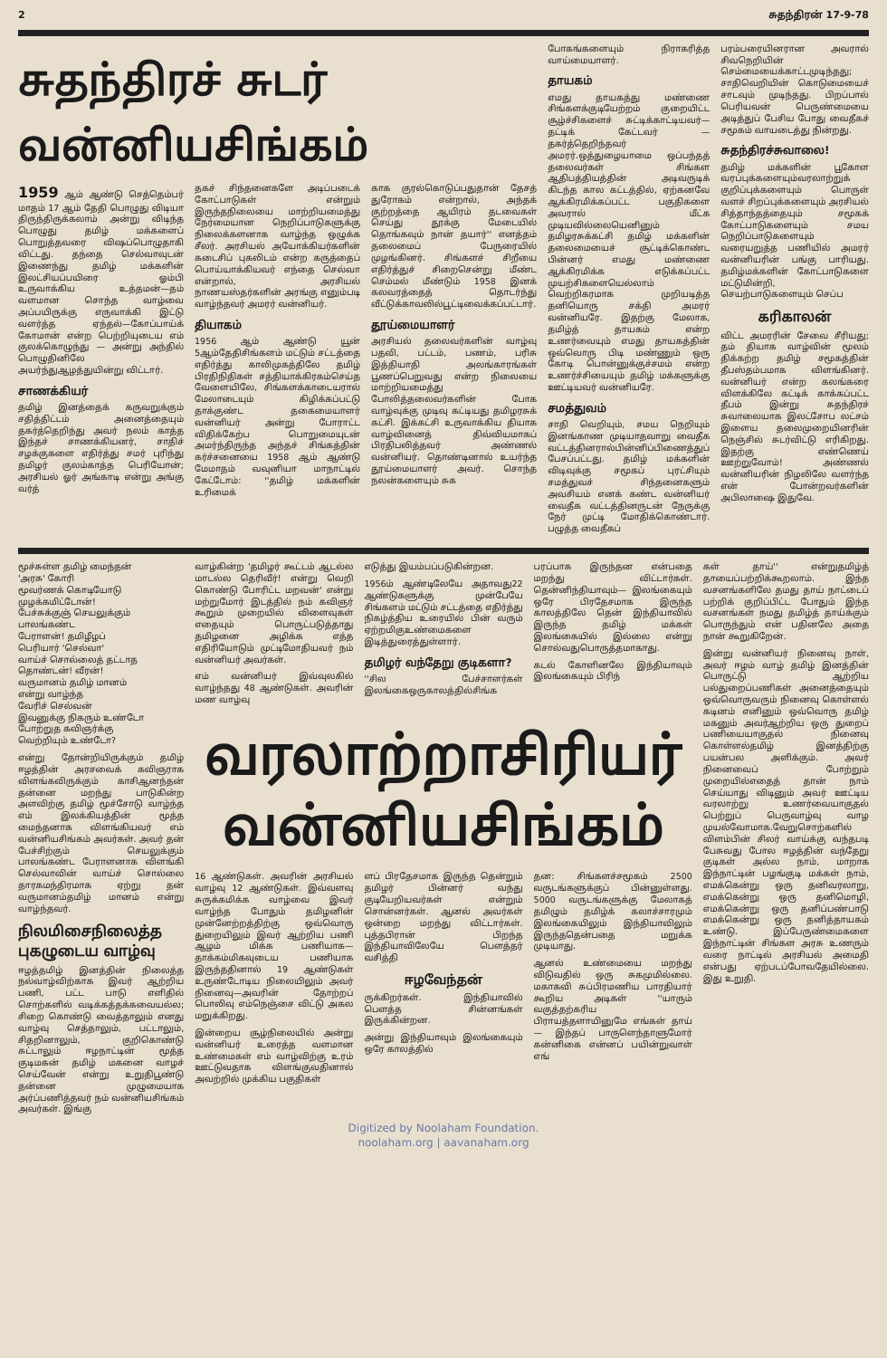2 சுதந்திரன் 17-9-78
சுதந்திரச் சுடர்
வன்னியசிங்கம்
1959 ஆம் ஆண்டு செத்தெம்பர் மாதம் 17 ஆம் தேதி பொழுது விடியா திருந்திருக்கலாம் அன்று விடிந்த பொழுது தமிழ் மக்களைப் பொறுத்தவரை விஷப்பொழுதாகி விட்டது. தந்தை செல்வாவுடன் இணைந்து தமிழ் மக்களின் இலட்சியப்பயிரை ஓம்பி உருவாக்கிய உத்தமன்—தம் வளமான சொந்த வாழ்வை அப்பயிருக்கு எருவாக்கி இட்டு வளர்த்த ஏந்தல்—கோப்பாய்க் கோமான் என்ற பெற்றியுடைய எம் குலக்கொழுந்து — அன்று அந்தில் பொழுதினிலே அயர்ந்துஆழத்துயின்று விட்டார்.
சாணக்கியர்
தமிழ் இனத்தைக் கருவறுக்கும் சதித்திட்டம் அனைத்தையும் தகர்த்தெறிந்து அவர் நலம் காத்த இந்தச் சாணக்கியனர், சாதிச் சழக்குகளை எதிர்த்து சமர் புரிந்து தமிழர் குலம்காத்த பெரியோன்; அரசியல் ஓர் அங்காடி என்று அங்கு வர்த்
தகச் சிந்தனைகளே அடிப்படைக் கோட்பாடுகள் என்றும் இருந்தநிலையை மாற்றியமைத்து நேர்மையான நெறிப்பாடுகளுக்கு நிலைக்களனாக வாழ்ந்த ஒழுக்க சீலர். அரசியல் அயோக்கியர்களின் கடைசிப் புகலிடம் என்ற கருத்தைப் பொய்யாக்கியவர் எந்தை செல்வா என்றால், அரசியல் நாணயஸ்தர்களின் அரங்கு எனும்படி வாழ்ந்தவர் அமரர் வன்னியர்.
தியாகம்
1956 ஆம் ஆண்டு யூன் 5ஆம்தேதிசிங்களம் மட்டும் சட்டத்தை எதிர்த்து காலிமுகத்திலே தமிழ் பிரதிநிதிகள் சத்தியாக்கிரகம்செய்த வேளையிலே, சிங்களக்காடையரால் மேலாடையும் கிழிக்கப்பட்டு தாக்குண்ட தகைமையாளர் வன்னியர் அன்று போராட்ட விதிக்கேற்ப பொறுமையுடன் அமர்ந்திருந்த அந்தச் சிங்கத்தின் கர்ச்சனையை 1958 ஆம் ஆண்டு மேமாதம் வவுனியா மாநாட்டில் கேட்டோம்: ''தமிழ் மக்களின் உரிமைக்
காக குரல்கொடுப்பதுதான் தேசத் துரோகம் என்றால், அந்தக் குற்றத்தை ஆயிரம் தடவைகள் செய்து தூக்கு மேடையில் தொங்கவும் நான் தயார்'' எனத்தம் தலைமைப் பேருரையில் முழங்கினர். சிங்களச் சிறீயை எதிர்த்துச் சிறைசென்று மீண்ட செம்மல் மீண்டும் 1958 இனக் கலவரத்தைத் தொடர்ந்து வீட்டுக்காவலில்பூட்டிவைக்கப்பட்டார்.
தூய்மையாளர்
அரசியல் தலைவர்களின் வாழ்வு பதவி, பட்டம், பணம், பரிசு இத்தியாதி அலங்காரங்கள் பூணப்பெறுவது என்ற நிலையை மாற்றியமைத்து போலித்தலைவர்களின் போக வாழ்வுக்கு முடிவு கட்டியது தமிழரசுக் கட்சி. இக்கட்சி உருவாக்கிய தியாக வாழ்வினைத் திவ்வியமாகப் பிரதிபலித்தவர் அண்ணல் வன்னியர். தொண்டினால் உயர்ந்த தூய்மையாளர் அவர். சொந்த நலன்களையும் சுக
போகங்களையும் நிராகரித்த வாய்மையாளர்.
தாயகம்
எமது தாயகத்து மண்ணை சிங்களக்குடியேற்றம் குறையிட்ட சூழ்ச்சிகளைச் சுட்டிக்காட்டியவர்—தட்டிக் கேட்டவர் — தகர்த்தெறிந்தவர் அமரர்.ஒத்துழையாமை ஒப்பந்தத் தலைவர்கள் சிங்கள ஆதிபத்தியத்தின் அடிவருடிக் கிடந்த கால கட்டத்தில், ஏற்கனவே ஆக்கிரமிக்கப்பட்ட பகுதிகளை அவரால் மீட்க முடியவில்லையெனினும் தமிழரசுக்கட்சி தமிழ் மக்களின் தலைமையைச் சூட்டிக்கொண்ட பின்னர் எமது மண்ணை ஆக்கிரமிக்க எடுக்கப்பட்ட முயற்சிகளையெல்லாம் வெற்றிகரமாக முறியடித்த தனியொரு சக்தி அமரர் வன்னியரே. இதற்கு மேலாக, தமிழ்த் தாயகம் என்ற உணர்வையும் எமது தாயகத்தின் ஒவ்வொரு பிடி மண்ணும் ஒரு கோடி பொன்னுக்குச்சமம் என்ற உணர்ச்சியையும் தமிழ் மக்களுக்கு ஊட்டியவர் வன்னியரே.
சமத்துவம்
சாதி வெறியும், சமய நெறியும் இனங்காண முடியாதவாறு வைதீக வட்டத்தினரால்பின்னிப்பிணைத்துப் பேசப்பட்டது. தமிழ் மக்களின் விடிவுக்கு சமூகப் புரட்சியும் சமத்துவச் சிந்தனைகளும் அவசியம் எனக் கண்ட வன்னியர் வைதீக வட்டத்தினருடன் நேருக்கு நேர் முட்டி மோதிக்கொண்டார். பழுத்த வைதீகப்
பரம்பரையினரான அவரால் சிவநெறியின் செம்மையைக்காட்டமுடிந்தது; சாதிவெறியின் கொடுமையைச் சாடவும் முடிந்தது. பிறப்பால் பெரியவன் பெருண்மையை அடித்துப் பேசிய போது வைதீகச் சமூகம் வாயடைத்து நின்றது.
சுதந்திரச்சுவாலை!
தமிழ் மக்களின் பூகோள வரப்புக்களையும்வரலாற்றுக் குறிப்புக்களையும் பொருள் வளச் சிறப்புக்களையும் அரசியல் சித்தாந்தத்தையும் சமூகக் கோட்பாடுகளையும் சமய நெறிப்பாடுகளையும் வரையறுத்த பணியில் அமரர் வன்னியரின் பங்கு பாரியது. தமிழ்மக்களின் கோட்பாடுகளை மட்டுமின்றி, செயற்பாடுகளையும் செப்ப
கரிகாலன்
விட்ட அமரரின் சேவை சீரியது; தம் தியாக வாழ்வின் மூலம் திக்கற்ற தமிழ் சமூகத்தின் தீபஸ்தம்பமாக விளங்கினர். வன்னியர் என்ற கலங்கரை விளக்கிலே கட்டிக் காக்கப்பட்ட தீபம் இன்று சுதந்திரச் சுவாலையாக இலட்சோப லட்சம் இளைய தலைமுறையினரின் நெஞ்சில் சுடர்விட்டு எரிகிறது. இதற்கு எண்ணெய் ஊற்றுவோம்! அண்ணல் வன்னியரின் நிழலிலே வளர்ந்த என் போன்றவர்களின் அபிலாஷை இதுவே.
மூச்சுள்ள தமிழ் மைந்தன்
'அரசு' கோரி
மூவர்ணக் கொடியோடு
முழக்கமிட்டோன்!
பேச்சுக்குஞ் செயலுக்கும்
பாலங்கண்ட
பேராளன்! தமிழீழப்
பெரியார் 'செல்வா'
வாய்ச் சொல்லைத் தட்டாத
தொண்டன்! வீரன்!
வருமானம் தமிழ் மானம்
என்று வாழ்ந்த
வேரிச் செல்வன்
இவனுக்கு நிகரும் உண்டோ
போற்றுத கவிஞர்க்கு
வெற்றியும் உண்டோ?
என்று தோன்றியிருக்கும் தமிழ் ஈழத்தின் அரசவைக் கவிஞராக விளங்கவிருக்கும் காசிஆனந்தன் தன்னை மறந்து பாடுகின்ற அளவிற்கு தமிழ் மூச்சோடு வாழ்ந்த எம் இலக்கியத்தின் மூத்த மைந்தனாக விளங்கியவர் எம் வன்னியசிங்கம் அவர்கள். அவர் தன் பேச்சிற்கும் செயலுக்கும் பாலங்கண்ட பேராளனாக விளங்கி செல்வாவின் வாய்ச் சொல்லை தாரகமந்திரமாக ஏற்று தன் வருமானம்தமிழ் மானம் என்று வாழ்ந்தவர்.
நிலமிசைநிலைத்த புகழுடைய வாழ்வு
ஈழத்தமிழ் இனத்தின் நிலைத்த நல்வாழ்விற்காக இவர் ஆற்றிய பணி, பட்ட பாடு எளிதில் சொற்களில் வடிக்கத்தக்கவையல்ல; சிறை கொண்டு வைத்தாலும் எனது வாழ்வு செத்தாலும், பட்டாலும், சிதறினாலும், குறிகொண்டு சுட்டாலும் ஈழநாட்டின் மூத்த குடிமகன் தமிழ் மகனை வாழச் செய்வேன் என்று உறுதிபூண்டு தன்னை முழுமையாக அர்ப்பணித்தவர் நம் வன்னியசிங்கம் அவர்கள். இங்கு
வாழ்கின்ற 'தமிழர் கூட்டம் ஆடல்ல மாடல்ல தெரிவீர்! என்று வெறி கொண்டு போரிட்ட மறவன்' என்று மற்றுமோர் இடத்தில் நம் கவிஞர் கூறும் முறையில் விளைவுகள் எதையும் பொருட்படுத்தாது தமிழனை அழிக்க எத்த எதிரியோடும் முட்டிமோதியவர் நம் வன்னியர் அவர்கள்.
எம் வன்னியர் இவ்வுலகில் வாழ்ந்தது 48 ஆண்டுகள். அவரின் மண வாழ்வு
எடுத்து இயம்பப்படுகின்றன.
1956ம் ஆண்டிலேயே அதாவது22 ஆண்டுகளுக்கு முன்பேயே சிங்களம் மட்டும் சட்டத்தை எதிர்த்து நிகழ்த்திய உரையில் பின் வரும் ஏற்றமிகுஉண்மைகளை இடித்துரைத்துள்ளார்.
தமிழர் வந்தேறு குடிகளா?
''சில பேச்சாளர்கள் இலங்கைஒருகாலத்தில்சிங்க
பரப்பாக இருந்தன என்பதை மறந்து விட்டார்கள். தென்னிந்தியாவும்— இலங்கையும் ஒரே பிரதேசமாக இருந்த காலத்திலே தென் இந்தியாவில் இருந்த தமிழ் மக்கள் இலங்கையில் இல்லை என்று சொல்வதுபொருத்தமாகாது.
கடல் கோளினலே இந்தியாவும் இலங்கையும் பிரிந்
வரலாற்றாசிரியர்
வன்னியசிங்கம்
16 ஆண்டுகள். அவரின் அரசியல் வாழ்வு 12 ஆண்டுகள். இவ்வளவு சுருக்கமிக்க வாழ்வை இவர் வாழ்ந்த போதும் தமிழனின் முன்னேற்றத்திற்கு ஒவ்வொரு துறையிலும் இவர் ஆற்றிய பணி ஆழம் மிக்க பணியாக—தாக்கம்மிகவுடைய பணியாக இருந்ததினால் 19 ஆண்டுகள் உருண்டோடிய நிலையிலும் அவர் நினைவு—அவரின் தோற்றப் பொலிவு எம்நெஞ்சை விட்டு அகல மறுக்கிறது.
இன்றைய சூழ்நிலையில் அன்று வன்னியர் உரைத்த வளமான உண்மைகள் எம் வாழ்விற்கு உரம் ஊட்டுவதாக விளங்குவதினால் அவற்றில் முக்கிய பகுதிகள்
ளப் பிரதேசமாக இருந்த தென்றும் தமிழர் பின்னர் வந்து குடியேறியவர்கள் என்றும் சொன்னர்கள். ஆனல் அவர்கள் ஒன்றை மறந்து விட்டார்கள். புத்தபிரான் பிறந்த இந்தியாவிலேயே பௌத்தர் வசித்தி
ஈழவேந்தன்
ருக்கிறர்கள். இந்தியாவில் பௌத்த சின்னங்கள் இருக்கின்றன.
அன்று இந்தியாவும் இலங்கையும் ஒரே காலத்தில்
தன: சிங்களச்சமூகம் 2500 வருடங்களுக்குப் பின்னுள்ளது. 5000 வருடங்களுக்கு மேலாகத் தமிழும் தமிழ்க் கலாச்சாரமும் இலங்கையிலும் இந்தியாவிலும் இருந்ததென்பதை மறுக்க முடியாது.
ஆனல் உண்மையை மறந்து விடுவதில் ஒரு சுகமுமில்லை. மகாகவி சுப்பிரமணிய பாரதியார் கூறிய அடிகள் ''யாரும் வகுத்தற்கரிய பிராயத்தளாயினுமே எங்கள் தாய்— இந்தப் பாருளெந்தாளுமோர் கன்னிகை என்னப் பயின்றுவாள் எங்
கள் தாய்'' என்றுதமிழ்த் தாயைப்பற்றிக்கூறலாம். இந்த வசனங்களிலே தமது தாய் நாட்டைப் பற்றிக் குறிப்பிட்ட போதும் இந்த வசனங்கள் நமது தமிழ்த் தாய்க்கும் பொருந்தும் என் பதினலே அதை நான் கூறுகிறேன்.
இன்று வன்னியர் நினைவு நாள், அவர் ஈழம் வாழ் தமிழ் இனத்தின் பொருட்டு ஆற்றிய பல்துறைப்பணிகள் அனைத்தையும் ஒவ்வொருவரும் நினைவு கொள்ளல் கடினம் எனினும் ஒவ்வொரு தமிழ் மகனும் அவர்ஆற்றிய ஒரு துறைப் பணியையாகுதல் நினைவு கொள்ளல்தமிழ் இனத்திற்கு பயன்பல அளிக்கும். அவர் நினைவைப் போற்றும் முறையில்எதைத் தான் நாம் செய்யாது விடினும் அவர் ஊட்டிய வரலாற்று உணர்வையாகுதல் பெற்றுப் பெருவாழ்வு வாழ முயல்வோமாக.வேறுசொற்களில் விளம்பின் சிலர் வாய்க்கு வந்தபடி பேசுவது போல ஈழத்தின் வந்தேறு குடிகள் அல்ல நாம், மாறாக இந்நாட்டின் பழங்குடி மக்கள் நாம், எமக்கென்று ஒரு தனிவரலாறு, எமக்கென்று ஒரு தனிமொழி, எமக்கென்று ஒரு தனிப்பண்பாடு எமக்கென்று ஒரு தனித்தாயகம் உண்டு. இப்பேருண்மைகளை இந்நாட்டின் சிங்கள அரசு உணரும் வரை நாட்டில் அரசியல் அமைதி என்பது ஏற்படப்போவதேயில்லை. இது உறுதி.
Digitized by Noolaham Foundation.
noolaham.org | aavanaham.org